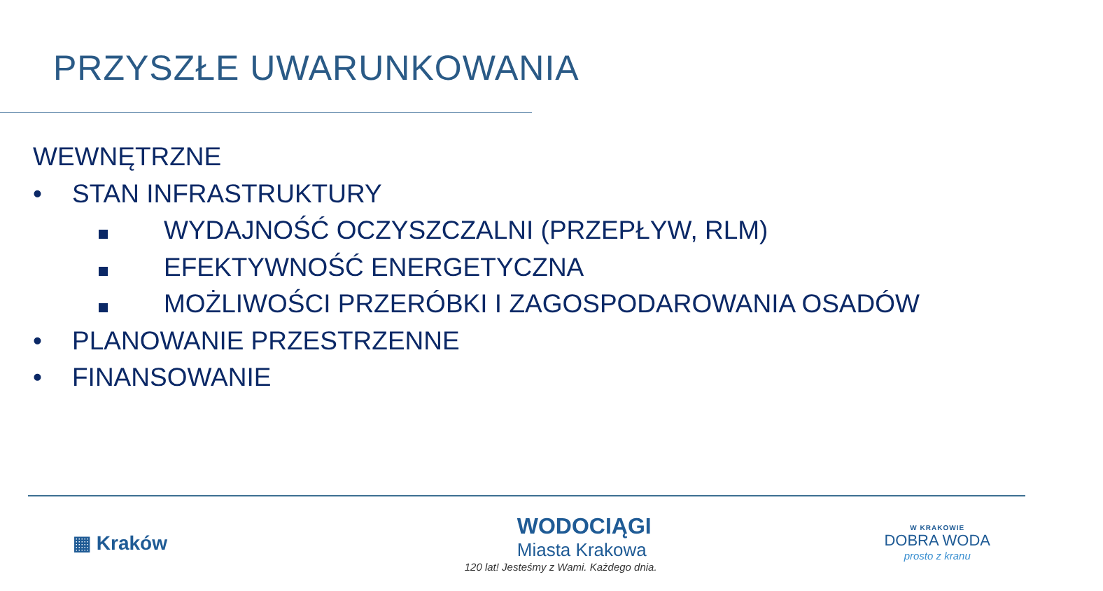PRZYSZŁE UWARUNKOWANIA
WEWNĘTRZNE
• STAN INFRASTRUKTURY
WYDAJNOŚĆ OCZYSZCZALNI (PRZEPŁYW, RLM)
EFEKTYWNOŚĆ ENERGETYCZNA
MOŻLIWOŚCI PRZERÓBKI I ZAGOSPODAROWANIA OSADÓW
• PLANOWANIE PRZESTRZENNE
• FINANSOWANIE
▦ Kraków
WODOCIĄGI
Miasta Krakowa
120 lat! Jesteśmy z Wami. Każdego dnia.
W KRAKOWIE
DOBRA WODA
prosto z kranu